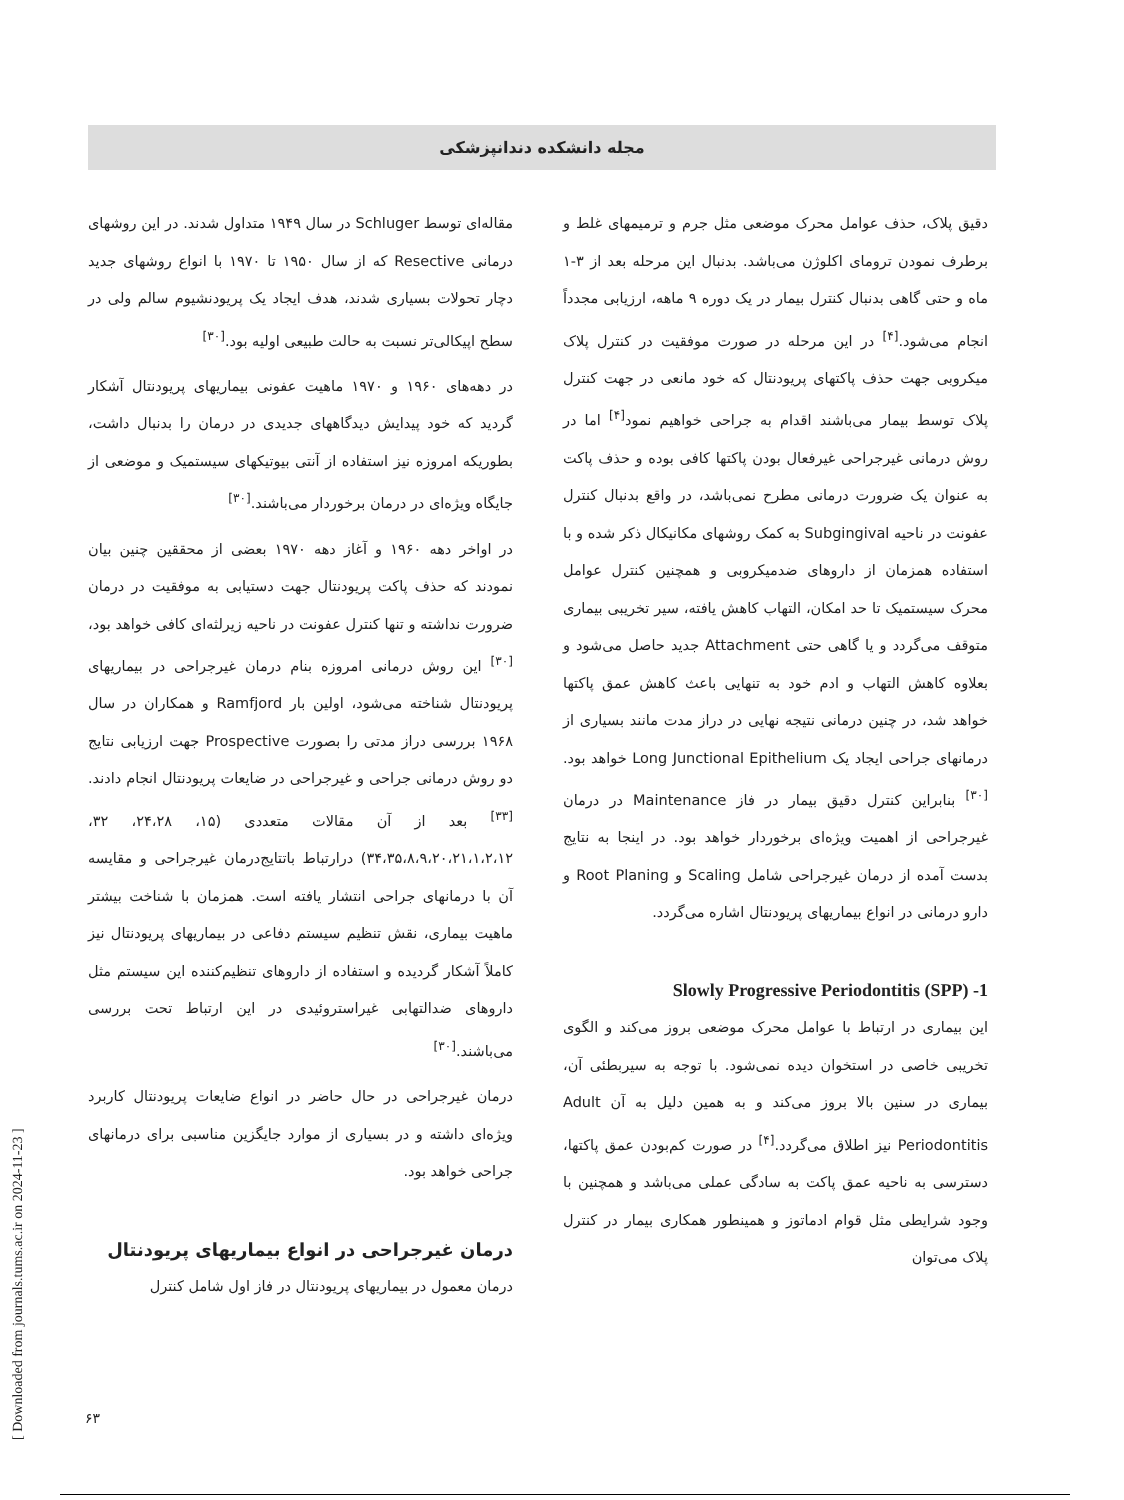مجله دانشکده دندانپزشکی
مقاله‌ای توسط Schluger در سال ۱۹۴۹ متداول شدند. در این روشهای درمانی Resective که از سال ۱۹۵۰ تا ۱۹۷۰ با انواع روشهای جدید دچار تحولات بسیاری شدند، هدف ایجاد یک پریودنشیوم سالم ولی در سطح اپیکالی‌تر نسبت به حالت طبیعی اولیه بود.<sup>[۳۰]</sup>
در دهه‌های ۱۹۶۰ و ۱۹۷۰ ماهیت عفونی بیماریهای پریودنتال آشکار گردید که خود پیدایش دیدگاههای جدیدی در درمان را بدنبال داشت، بطوریکه امروزه نیز استفاده از آنتی بیوتیکهای سیستمیک و موضعی از جایگاه ویژه‌ای در درمان برخوردار می‌باشند.<sup>[۳۰]</sup>
در اواخر دهه ۱۹۶۰ و آغاز دهه ۱۹۷۰ بعضی از محققین چنین بیان نمودند که حذف پاکت پریودنتال جهت دستیابی به موفقیت در درمان ضرورت نداشته و تنها کنترل عفونت در ناحیه زیرلثه‌ای کافی خواهد بود،<sup>[۳۰]</sup> این روش درمانی امروزه بنام درمان غیرجراحی در بیماریهای پریودنتال شناخته می‌شود، اولین بار Ramfjord و همکاران در سال ۱۹۶۸ بررسی دراز مدتی را بصورت Prospective جهت ارزیابی نتایج دو روش درمانی جراحی و غیرجراحی در ضایعات پریودنتال انجام دادند.<sup>[۳۳]</sup> بعد از آن مقالات متعددی (۱۵، ۲۴،۲۸، ۳۲، ۳۴،۳۵،۸،۹،۲۰،۲۱،۱،۲،۱۲) درارتباط باتتایج‌درمان غیرجراحی و مقایسه آن با درمانهای جراحی انتشار یافته است. همزمان با شناخت بیشتر ماهیت بیماری، نقش تنظیم سیستم دفاعی در بیماریهای پریودنتال نیز کاملاً آشکار گردیده و استفاده از داروهای تنظیم‌کننده این سیستم مثل داروهای ضدالتهابی غیراستروئیدی در این ارتباط تحت بررسی می‌باشند.<sup>[۳۰]</sup>
درمان غیرجراحی در حال حاضر در انواع ضایعات پریودنتال کاربرد ویژه‌ای داشته و در بسیاری از موارد جایگزین مناسبی برای درمانهای جراحی خواهد بود.
درمان غیرجراحی در انواع بیماریهای پریودنتال
درمان معمول در بیماریهای پریودنتال در فاز اول شامل کنترل
دقیق پلاک، حذف عوامل محرک موضعی مثل جرم و ترمیمهای غلط و برطرف نمودن ترومای اکلوژن می‌باشد. بدنبال این مرحله بعد از ۳-۱ ماه و حتی گاهی بدنبال کنترل بیمار در یک دوره ۹ ماهه، ارزیابی مجدداً انجام می‌شود.<sup>[۴]</sup> در این مرحله در صورت موفقیت در کنترل پلاک میکروبی جهت حذف پاکتهای پریودنتال که خود مانعی در جهت کنترل پلاک توسط بیمار می‌باشند اقدام به جراحی خواهیم نمود<sup>[۴]</sup> اما در روش درمانی غیرجراحی غیرفعال بودن پاکتها کافی بوده و حذف پاکت به عنوان یک ضرورت درمانی مطرح نمی‌باشد، در واقع بدنبال کنترل عفونت در ناحیه Subgingival به کمک روشهای مکانیکال ذکر شده و با استفاده همزمان از داروهای ضدمیکروبی و همچنین کنترل عوامل محرک سیستمیک تا حد امکان، التهاب کاهش یافته، سیر تخریبی بیماری متوقف می‌گردد و یا گاهی حتی Attachment جدید حاصل می‌شود و بعلاوه کاهش التهاب و ادم خود به تنهایی باعث کاهش عمق پاکتها خواهد شد، در چنین درمانی نتیجه نهایی در دراز مدت مانند بسیاری از درمانهای جراحی ایجاد یک Long Junctional Epithelium خواهد بود.<sup>[۳۰]</sup> بنابراین کنترل دقیق بیمار در فاز Maintenance در درمان غیرجراحی از اهمیت ویژه‌ای برخوردار خواهد بود. در اینجا به نتایج بدست آمده از درمان غیرجراحی شامل Scaling و Root Planing و دارو درمانی در انواع بیماریهای پریودنتال اشاره می‌گردد.
Slowly Progressive Periodontitis (SPP) -1
این بیماری در ارتباط با عوامل محرک موضعی بروز می‌کند و الگوی تخریبی خاصی در استخوان دیده نمی‌شود. با توجه به سیربطئی آن، بیماری در سنین بالا بروز می‌کند و به همین دلیل به آن Adult Periodontitis نیز اطلاق می‌گردد.<sup>[۴]</sup> در صورت کم‌بودن عمق پاکتها، دسترسی به ناحیه عمق پاکت به سادگی عملی می‌باشد و همچنین با وجود شرایطی مثل قوام ادماتوز و همینطور همکاری بیمار در کنترل پلاک می‌توان
[ Downloaded from journals.tums.ac.ir on 2024-11-23 ]
۶۳